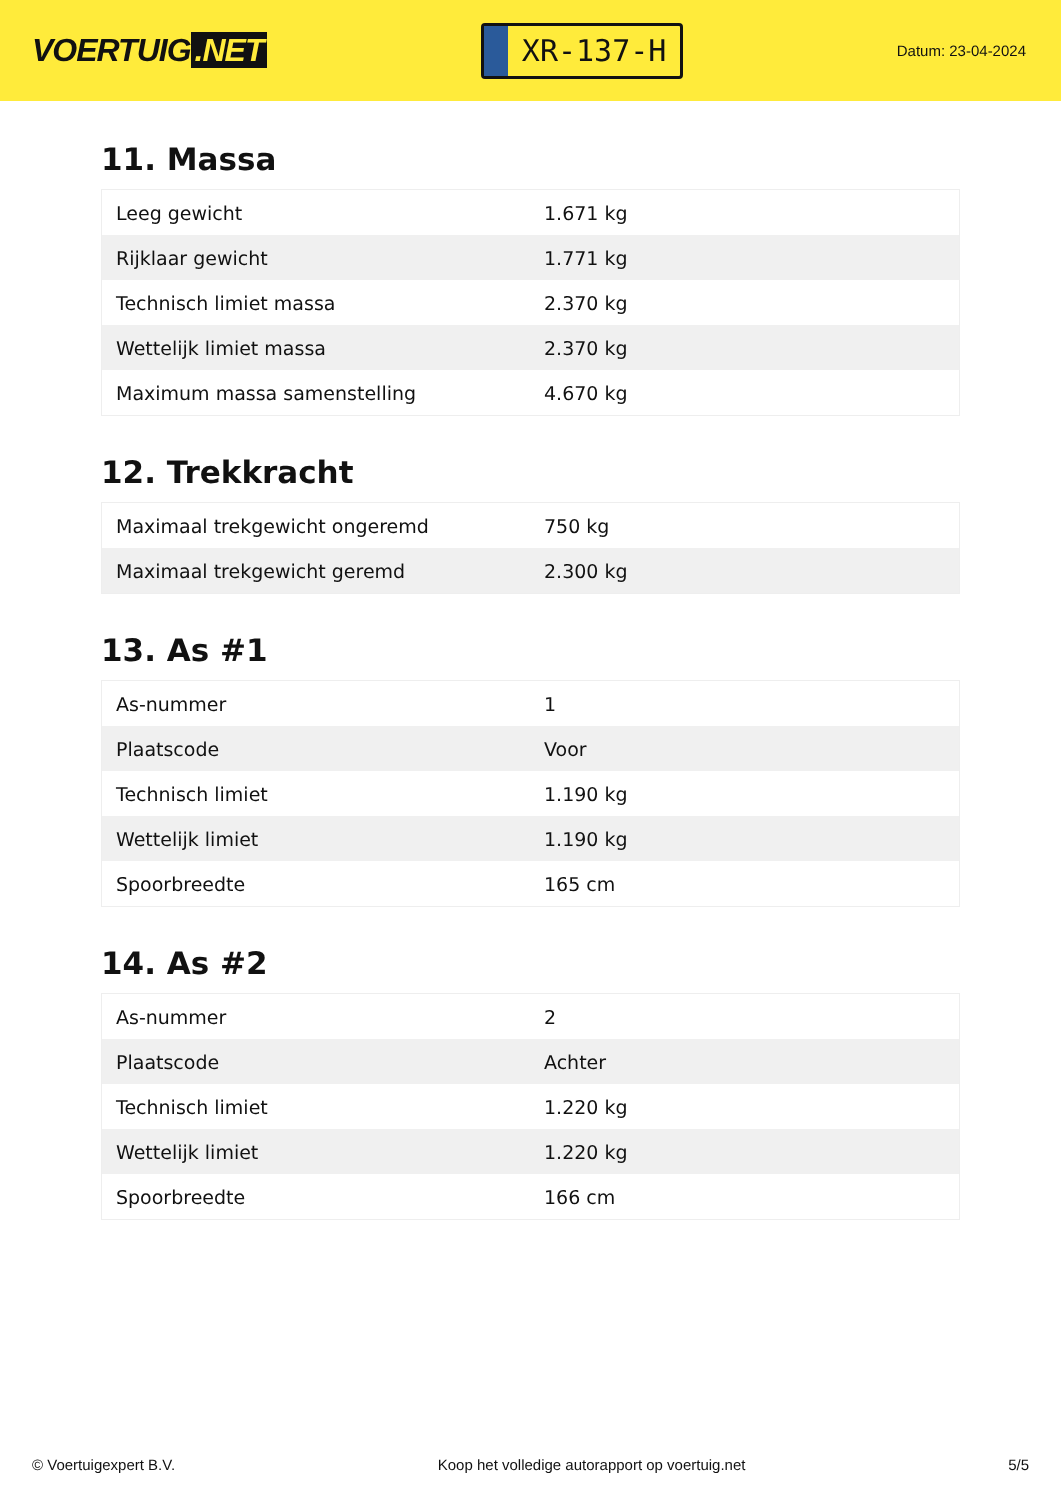VOERTUIG.NET
XR-137-H
Datum: 23-04-2024
11. Massa
| Leeg gewicht | 1.671 kg |
| Rijklaar gewicht | 1.771 kg |
| Technisch limiet massa | 2.370 kg |
| Wettelijk limiet massa | 2.370 kg |
| Maximum massa samenstelling | 4.670 kg |
12. Trekkracht
| Maximaal trekgewicht ongeremd | 750 kg |
| Maximaal trekgewicht geremd | 2.300 kg |
13. As #1
| As-nummer | 1 |
| Plaatscode | Voor |
| Technisch limiet | 1.190 kg |
| Wettelijk limiet | 1.190 kg |
| Spoorbreedte | 165 cm |
14. As #2
| As-nummer | 2 |
| Plaatscode | Achter |
| Technisch limiet | 1.220 kg |
| Wettelijk limiet | 1.220 kg |
| Spoorbreedte | 166 cm |
© Voertuigexpert B.V. Koop het volledige autorapport op voertuig.net 5/5